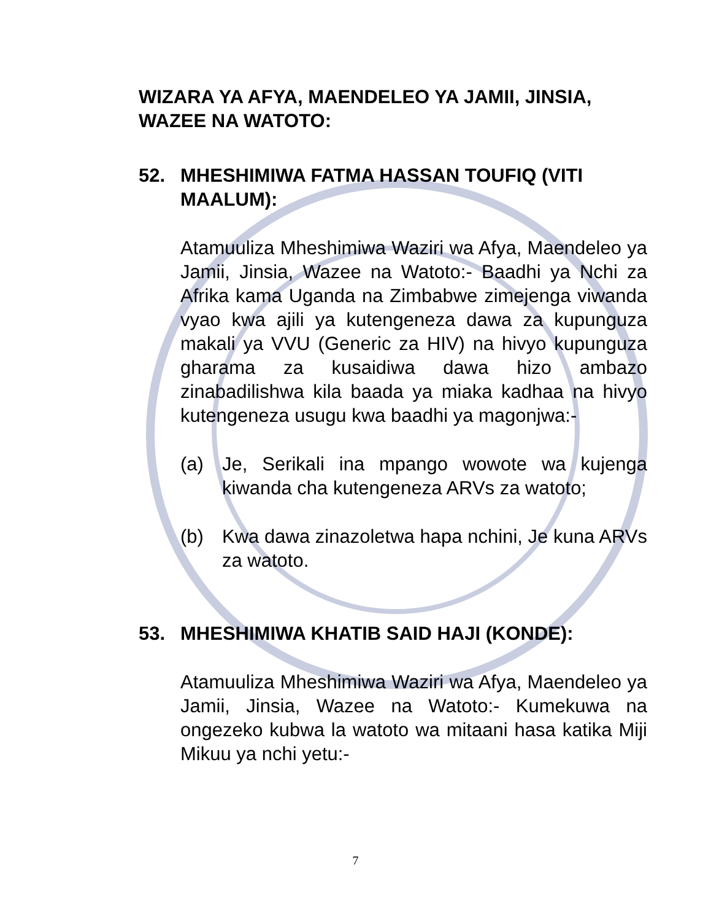WIZARA YA AFYA, MAENDELEO YA JAMII, JINSIA, WAZEE NA WATOTO:
52. MHESHIMIWA FATMA HASSAN TOUFIQ (VITI MAALUM):
Atamuuliza Mheshimiwa Waziri wa Afya, Maendeleo ya Jamii, Jinsia, Wazee na Watoto:- Baadhi ya Nchi za Afrika kama Uganda na Zimbabwe zimejenga viwanda vyao kwa ajili ya kutengeneza dawa za kupunguza makali ya VVU (Generic za HIV) na hivyo kupunguza gharama za kusaidiwa dawa hizo ambazo zinabadilishwa kila baada ya miaka kadhaa na hivyo kutengeneza usugu kwa baadhi ya magonjwa:-
(a) Je, Serikali ina mpango wowote wa kujenga kiwanda cha kutengeneza ARVs za watoto;
(b) Kwa dawa zinazoletwa hapa nchini, Je kuna ARVs za watoto.
53. MHESHIMIWA KHATIB SAID HAJI (KONDE):
Atamuuliza Mheshimiwa Waziri wa Afya, Maendeleo ya Jamii, Jinsia, Wazee na Watoto:- Kumekuwa na ongezeko kubwa la watoto wa mitaani hasa katika Miji Mikuu ya nchi yetu:-
7